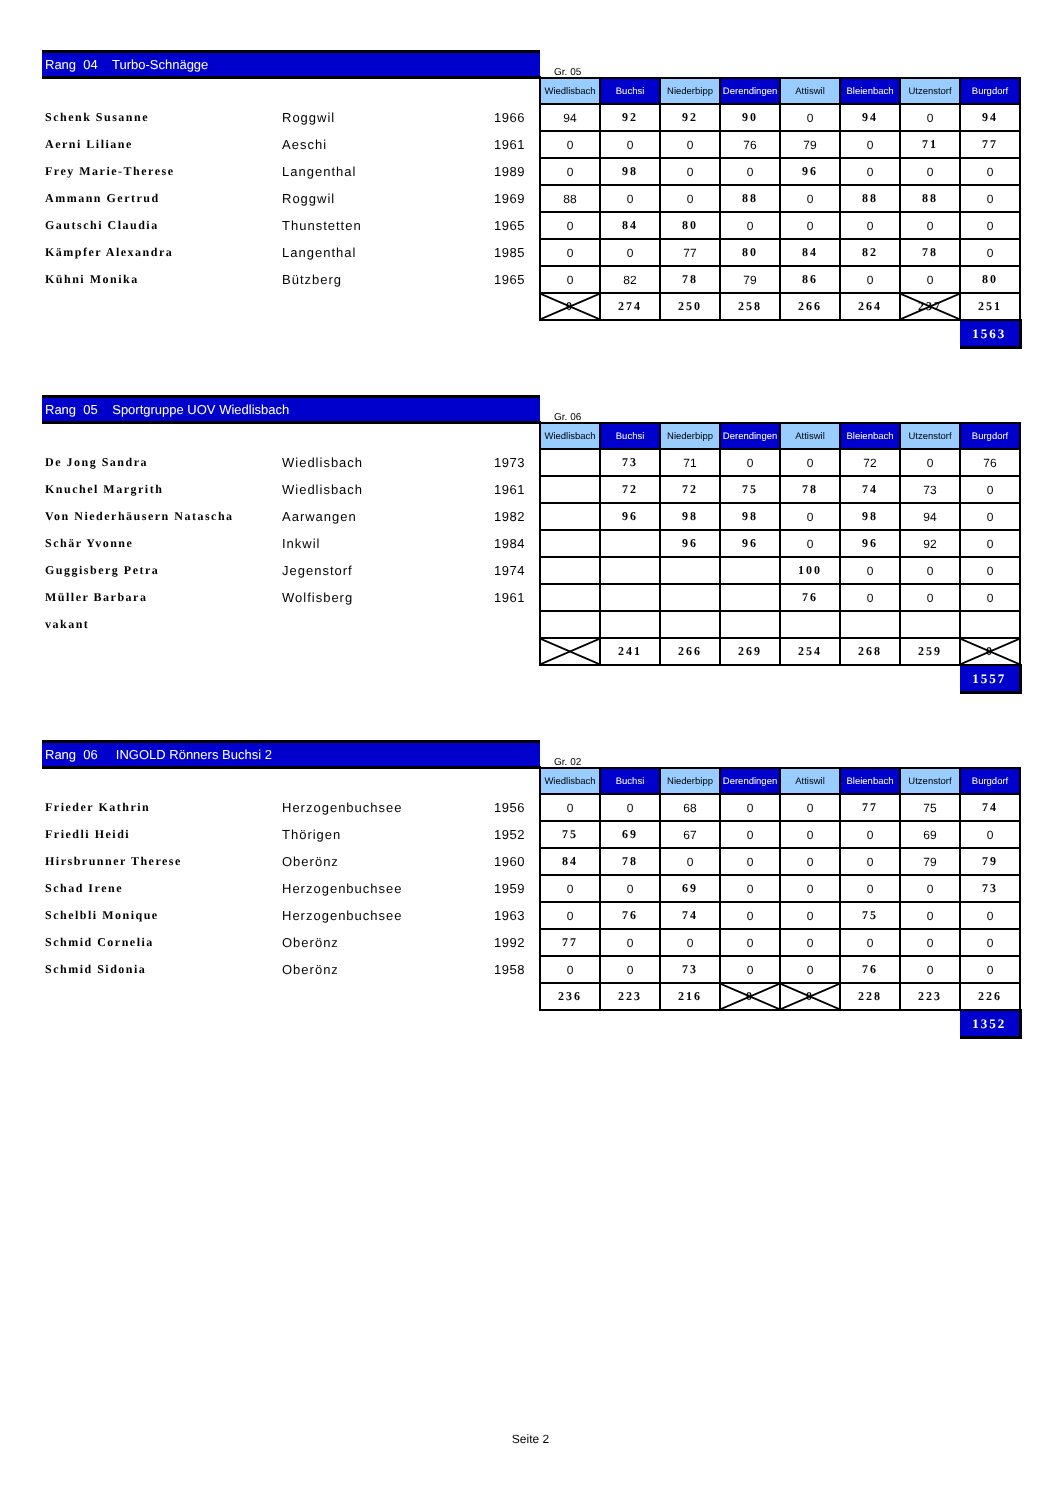| Rang 04 Turbo-Schnägge | | | Gr. 05 | | | | | | | |
| | | | Wiedlisbach | Buchsi | Niederbipp | Derendingen | Attiswil | Bleienbach | Utzenstorf | Burgdorf |
| Schenk Susanne | Roggwil | 1966 | 94 | 92 | 92 | 90 | 0 | 94 | 0 | 94 |
| Aerni Liliane | Aeschi | 1961 | 0 | 0 | 0 | 76 | 79 | 0 | 71 | 77 |
| Frey Marie-Therese | Langenthal | 1989 | 0 | 98 | 0 | 0 | 96 | 0 | 0 | 0 |
| Ammann Gertrud | Roggwil | 1969 | 88 | 0 | 0 | 88 | 0 | 88 | 88 | 0 |
| Gautschi Claudia | Thunstetten | 1965 | 0 | 84 | 80 | 0 | 0 | 0 | 0 | 0 |
| Kämpfer Alexandra | Langenthal | 1985 | 0 | 0 | 77 | 80 | 84 | 82 | 78 | 0 |
| Kühni Monika | Bützberg | 1965 | 0 | 82 | 78 | 79 | 86 | 0 | 0 | 80 |
| | | | 0 | 274 | 250 | 258 | 266 | 264 | 237 | 251 |
| | | | | | | | | | | 1563 |
| Rang 05 Sportgruppe UOV Wiedlisbach | | | Gr. 06 | | | | | | | |
| | | | Wiedlisbach | Buchsi | Niederbipp | Derendingen | Attiswil | Bleienbach | Utzenstorf | Burgdorf |
| De Jong Sandra | Wiedlisbach | 1973 | | 73 | 71 | 0 | 0 | 72 | 0 | 76 |
| Knuchel Margrith | Wiedlisbach | 1961 | | 72 | 72 | 75 | 78 | 74 | 73 | 0 |
| Von Niederhäusern Natascha | Aarwangen | 1982 | | 96 | 98 | 98 | 0 | 98 | 94 | 0 |
| Schär Yvonne | Inkwil | 1984 | | | 96 | 96 | 0 | 96 | 92 | 0 |
| Guggisberg Petra | Jegenstorf | 1974 | | | | | 100 | 0 | 0 | 0 |
| Müller Barbara | Wolfisberg | 1961 | | | | | 76 | 0 | 0 | 0 |
| vakant | | | | | | | | | | |
| | | | | 241 | 266 | 269 | 254 | 268 | 259 | 0 |
| | | | | | | | | | | 1557 |
| Rang 06 INGOLD Rönners Buchsi 2 | | | Gr. 02 | | | | | | | |
| | | | Wiedlisbach | Buchsi | Niederbipp | Derendingen | Attiswil | Bleienbach | Utzenstorf | Burgdorf |
| Frieder Kathrin | Herzogenbuchsee | 1956 | 0 | 0 | 68 | 0 | 0 | 77 | 75 | 74 |
| Friedli Heidi | Thörigen | 1952 | 75 | 69 | 67 | 0 | 0 | 0 | 69 | 0 |
| Hirsbrunner Therese | Oberönz | 1960 | 84 | 78 | 0 | 0 | 0 | 0 | 79 | 79 |
| Schad Irene | Herzogenbuchsee | 1959 | 0 | 0 | 69 | 0 | 0 | 0 | 0 | 73 |
| Schelbli Monique | Herzogenbuchsee | 1963 | 0 | 76 | 74 | 0 | 0 | 75 | 0 | 0 |
| Schmid Cornelia | Oberönz | 1992 | 77 | 0 | 0 | 0 | 0 | 0 | 0 | 0 |
| Schmid Sidonia | Oberönz | 1958 | 0 | 0 | 73 | 0 | 0 | 76 | 0 | 0 |
| | | | 236 | 223 | 216 | 0 | 0 | 228 | 223 | 226 |
| | | | | | | | | | | 1352 |
Seite 2